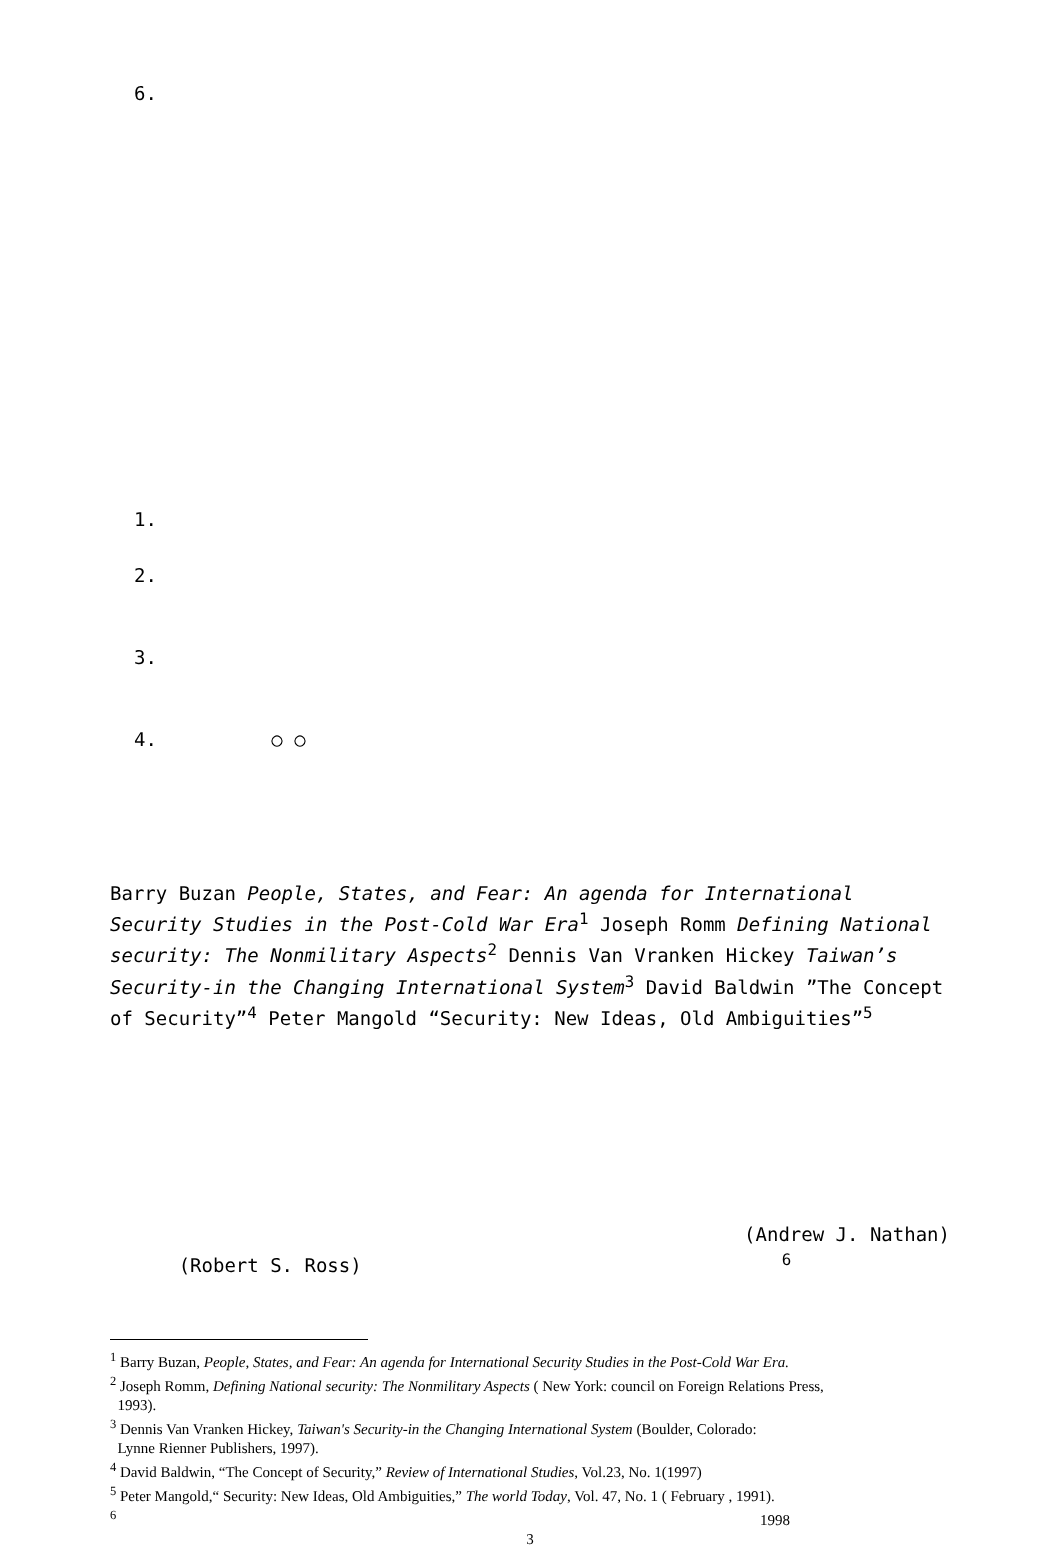6.
1.
2.
3.
4. ○ ○
Barry Buzan People, States, and Fear: An agenda for International Security Studies in the Post-Cold War Era<sup>1</sup> Joseph Romm Defining National security: The Nonmilitary Aspects<sup>2</sup> Dennis Van Vranken Hickey Taiwan’s Security-in the Changing International System<sup>3</sup> David Baldwin ”The Concept of Security”<sup>4</sup> Peter Mangold “Security: New Ideas, Old Ambiguities”<sup>5</sup>
(Andrew J. Nathan)
(Robert S. Ross)<sup>6</sup>
<sup>1</sup> Barry Buzan, People, States, and Fear: An agenda for International Security Studies in the Post-Cold War Era.
<sup>2</sup> Joseph Romm, Defining National security: The Nonmilitary Aspects ( New York: council on Foreign Relations Press,
1993).
<sup>3</sup> Dennis Van Vranken Hickey, Taiwan's Security-in the Changing International System (Boulder, Colorado:
Lynne Rienner Publishers, 1997).
<sup>4</sup> David Baldwin, “The Concept of Security,” Review of International Studies, Vol.23, No. 1(1997)
<sup>5</sup> Peter Mangold,“ Security: New Ideas, Old Ambiguities,” The world Today, Vol. 47, No. 1 ( February , 1991).
<sup>6</sup> 1998
3